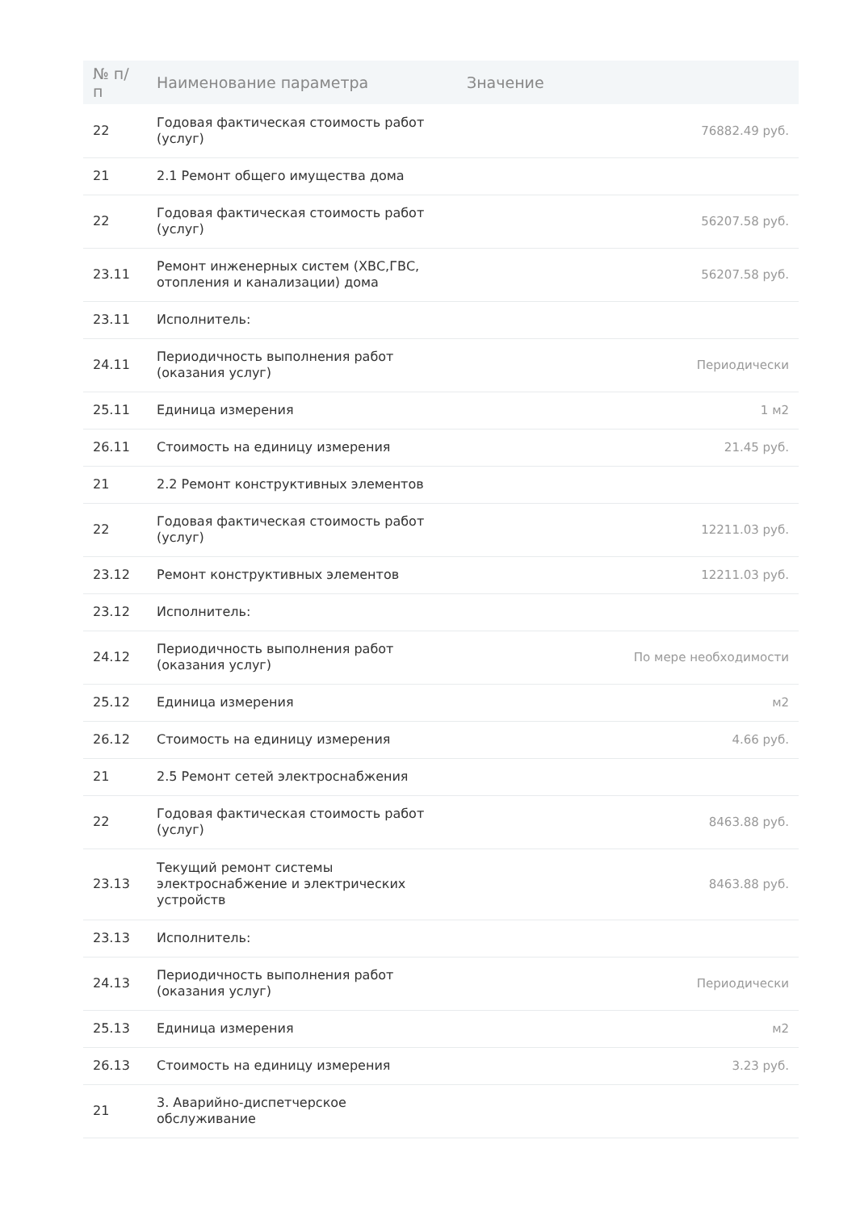| № п/п | Наименование параметра | Значение |
| --- | --- | --- |
| 22 | Годовая фактическая стоимость работ (услуг) | 76882.49 руб. |
| 21 | 2.1 Ремонт общего имущества дома | |
| 22 | Годовая фактическая стоимость работ (услуг) | 56207.58 руб. |
| 23.11 | Ремонт инженерных систем (ХВС,ГВС, отопления и канализации) дома | 56207.58 руб. |
| 23.11 | Исполнитель: | |
| 24.11 | Периодичность выполнения работ (оказания услуг) | Периодически |
| 25.11 | Единица измерения | 1 м2 |
| 26.11 | Стоимость на единицу измерения | 21.45 руб. |
| 21 | 2.2 Ремонт конструктивных элементов | |
| 22 | Годовая фактическая стоимость работ (услуг) | 12211.03 руб. |
| 23.12 | Ремонт конструктивных элементов | 12211.03 руб. |
| 23.12 | Исполнитель: | |
| 24.12 | Периодичность выполнения работ (оказания услуг) | По мере необходимости |
| 25.12 | Единица измерения | м2 |
| 26.12 | Стоимость на единицу измерения | 4.66 руб. |
| 21 | 2.5 Ремонт сетей электроснабжения | |
| 22 | Годовая фактическая стоимость работ (услуг) | 8463.88 руб. |
| 23.13 | Текущий ремонт системы электроснабжение и электрических устройств | 8463.88 руб. |
| 23.13 | Исполнитель: | |
| 24.13 | Периодичность выполнения работ (оказания услуг) | Периодически |
| 25.13 | Единица измерения | м2 |
| 26.13 | Стоимость на единицу измерения | 3.23 руб. |
| 21 | 3. Аварийно-диспетчерское обслуживание | |